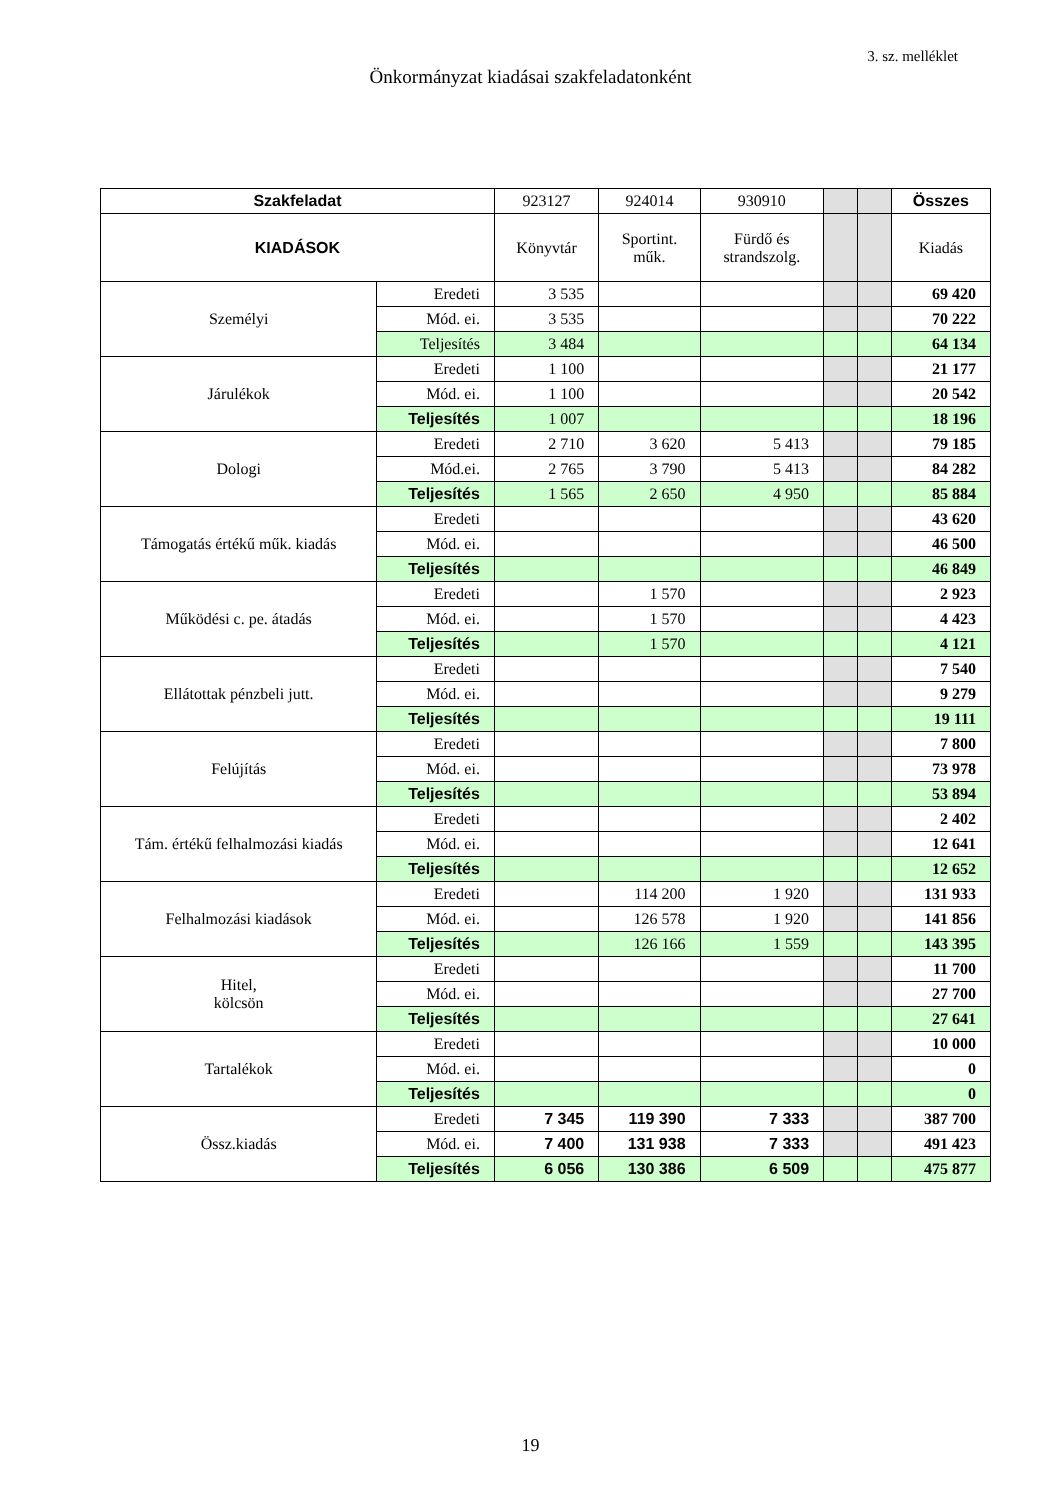3. sz. melléklet
Önkormányzat kiadásai szakfeladatonként
| Szakfeladat | | 923127 | 924014 | 930910 | | | Összes |
| KIADÁSOK | | Könyvtár | Sportint. műk. | Fürdő és strandszolg. | | | Kiadás |
| Személyi | Eredeti | 3 535 | | | | | 69 420 |
| | Mód. ei. | 3 535 | | | | | 70 222 |
| | Teljesítés | 3 484 | | | | | 64 134 |
| Járulékok | Eredeti | 1 100 | | | | | 21 177 |
| | Mód. ei. | 1 100 | | | | | 20 542 |
| | Teljesítés | 1 007 | | | | | 18 196 |
| Dologi | Eredeti | 2 710 | 3 620 | 5 413 | | | 79 185 |
| | Mód.ei. | 2 765 | 3 790 | 5 413 | | | 84 282 |
| | Teljesítés | 1 565 | 2 650 | 4 950 | | | 85 884 |
| Támogatás értékű műk. kiadás | Eredeti | | | | | | 43 620 |
| | Mód. ei. | | | | | | 46 500 |
| | Teljesítés | | | | | | 46 849 |
| Működési c. pe. átadás | Eredeti | | 1 570 | | | | 2 923 |
| | Mód. ei. | | 1 570 | | | | 4 423 |
| | Teljesítés | | 1 570 | | | | 4 121 |
| Ellátottak pénzbeli jutt. | Eredeti | | | | | | 7 540 |
| | Mód. ei. | | | | | | 9 279 |
| | Teljesítés | | | | | | 19 111 |
| Felújítás | Eredeti | | | | | | 7 800 |
| | Mód. ei. | | | | | | 73 978 |
| | Teljesítés | | | | | | 53 894 |
| Tám. értékű felhalmozási kiadás | Eredeti | | | | | | 2 402 |
| | Mód. ei. | | | | | | 12 641 |
| | Teljesítés | | | | | | 12 652 |
| Felhalmozási kiadások | Eredeti | | 114 200 | 1 920 | | | 131 933 |
| | Mód. ei. | | 126 578 | 1 920 | | | 141 856 |
| | Teljesítés | | 126 166 | 1 559 | | | 143 395 |
| Hitel, kölcsön | Eredeti | | | | | | 11 700 |
| | Mód. ei. | | | | | | 27 700 |
| | Teljesítés | | | | | | 27 641 |
| Tartalékok | Eredeti | | | | | | 10 000 |
| | Mód. ei. | | | | | | 0 |
| | Teljesítés | | | | | | 0 |
| Össz.kiadás | Eredeti | 7 345 | 119 390 | 7 333 | | | 387 700 |
| | Mód. ei. | 7 400 | 131 938 | 7 333 | | | 491 423 |
| | Teljesítés | 6 056 | 130 386 | 6 509 | | | 475 877 |
19